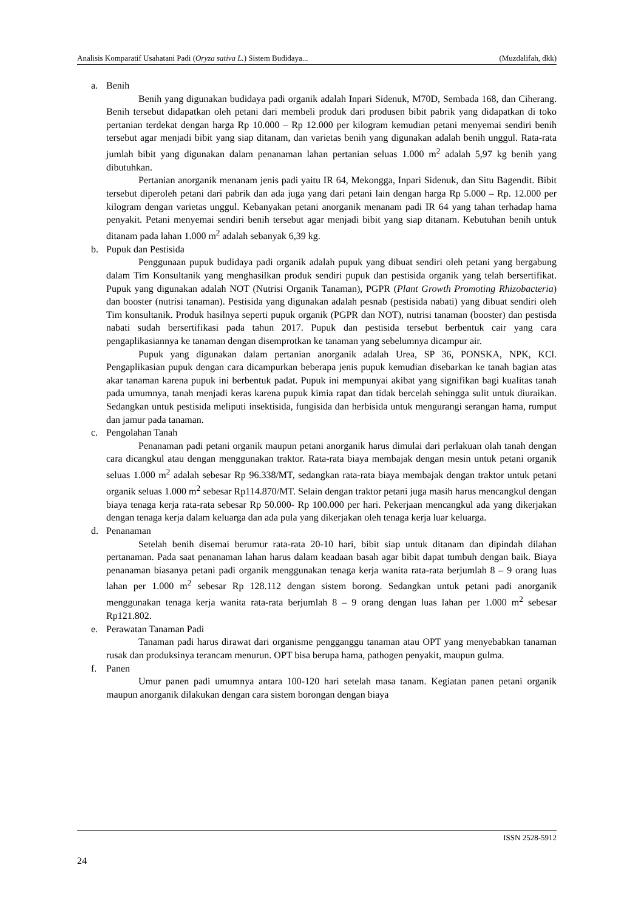Analisis Komparatif Usahatani Padi (Oryza sativa L.) Sistem Budidaya... (Muzdalifah, dkk)
a. Benih
Benih yang digunakan budidaya padi organik adalah Inpari Sidenuk, M70D, Sembada 168, dan Ciherang. Benih tersebut didapatkan oleh petani dari membeli produk dari produsen bibit pabrik yang didapatkan di toko pertanian terdekat dengan harga Rp 10.000 – Rp 12.000 per kilogram kemudian petani menyemai sendiri benih tersebut agar menjadi bibit yang siap ditanam, dan varietas benih yang digunakan adalah benih unggul. Rata-rata jumlah bibit yang digunakan dalam penanaman lahan pertanian seluas 1.000 m<sup>2</sup> adalah 5,97 kg benih yang dibutuhkan.
Pertanian anorganik menanam jenis padi yaitu IR 64, Mekongga, Inpari Sidenuk, dan Situ Bagendit. Bibit tersebut diperoleh petani dari pabrik dan ada juga yang dari petani lain dengan harga Rp 5.000 – Rp. 12.000 per kilogram dengan varietas unggul. Kebanyakan petani anorganik menanam padi IR 64 yang tahan terhadap hama penyakit. Petani menyemai sendiri benih tersebut agar menjadi bibit yang siap ditanam. Kebutuhan benih untuk ditanam pada lahan 1.000 m<sup>2</sup> adalah sebanyak 6,39 kg.
b. Pupuk dan Pestisida
Penggunaan pupuk budidaya padi organik adalah pupuk yang dibuat sendiri oleh petani yang bergabung dalam Tim Konsultanik yang menghasilkan produk sendiri pupuk dan pestisida organik yang telah bersertifikat. Pupuk yang digunakan adalah NOT (Nutrisi Organik Tanaman), PGPR (Plant Growth Promoting Rhizobacteria) dan booster (nutrisi tanaman). Pestisida yang digunakan adalah pesnab (pestisida nabati) yang dibuat sendiri oleh Tim konsultanik. Produk hasilnya seperti pupuk organik (PGPR dan NOT), nutrisi tanaman (booster) dan pestisda nabati sudah bersertifikasi pada tahun 2017. Pupuk dan pestisida tersebut berbentuk cair yang cara pengaplikasiannya ke tanaman dengan disemprotkan ke tanaman yang sebelumnya dicampur air.
Pupuk yang digunakan dalam pertanian anorganik adalah Urea, SP 36, PONSKA, NPK, KCl. Pengaplikasian pupuk dengan cara dicampurkan beberapa jenis pupuk kemudian disebarkan ke tanah bagian atas akar tanaman karena pupuk ini berbentuk padat. Pupuk ini mempunyai akibat yang signifikan bagi kualitas tanah pada umumnya, tanah menjadi keras karena pupuk kimia rapat dan tidak bercelah sehingga sulit untuk diuraikan. Sedangkan untuk pestisida meliputi insektisida, fungisida dan herbisida untuk mengurangi serangan hama, rumput dan jamur pada tanaman.
c. Pengolahan Tanah
Penanaman padi petani organik maupun petani anorganik harus dimulai dari perlakuan olah tanah dengan cara dicangkul atau dengan menggunakan traktor. Rata-rata biaya membajak dengan mesin untuk petani organik seluas 1.000 m<sup>2</sup> adalah sebesar Rp 96.338/MT, sedangkan rata-rata biaya membajak dengan traktor untuk petani organik seluas 1.000 m<sup>2</sup> sebesar Rp114.870/MT. Selain dengan traktor petani juga masih harus mencangkul dengan biaya tenaga kerja rata-rata sebesar Rp 50.000- Rp 100.000 per hari. Pekerjaan mencangkul ada yang dikerjakan dengan tenaga kerja dalam keluarga dan ada pula yang dikerjakan oleh tenaga kerja luar keluarga.
d. Penanaman
Setelah benih disemai berumur rata-rata 20-10 hari, bibit siap untuk ditanam dan dipindah dilahan pertanaman. Pada saat penanaman lahan harus dalam keadaan basah agar bibit dapat tumbuh dengan baik. Biaya penanaman biasanya petani padi organik menggunakan tenaga kerja wanita rata-rata berjumlah 8 – 9 orang luas lahan per 1.000 m<sup>2</sup> sebesar Rp 128.112 dengan sistem borong. Sedangkan untuk petani padi anorganik menggunakan tenaga kerja wanita rata-rata berjumlah 8 – 9 orang dengan luas lahan per 1.000 m<sup>2</sup> sebesar Rp121.802.
e. Perawatan Tanaman Padi
Tanaman padi harus dirawat dari organisme pengganggu tanaman atau OPT yang menyebabkan tanaman rusak dan produksinya terancam menurun. OPT bisa berupa hama, pathogen penyakit, maupun gulma.
f. Panen
Umur panen padi umumnya antara 100-120 hari setelah masa tanam. Kegiatan panen petani organik maupun anorganik dilakukan dengan cara sistem borongan dengan biaya
ISSN 2528-5912
24